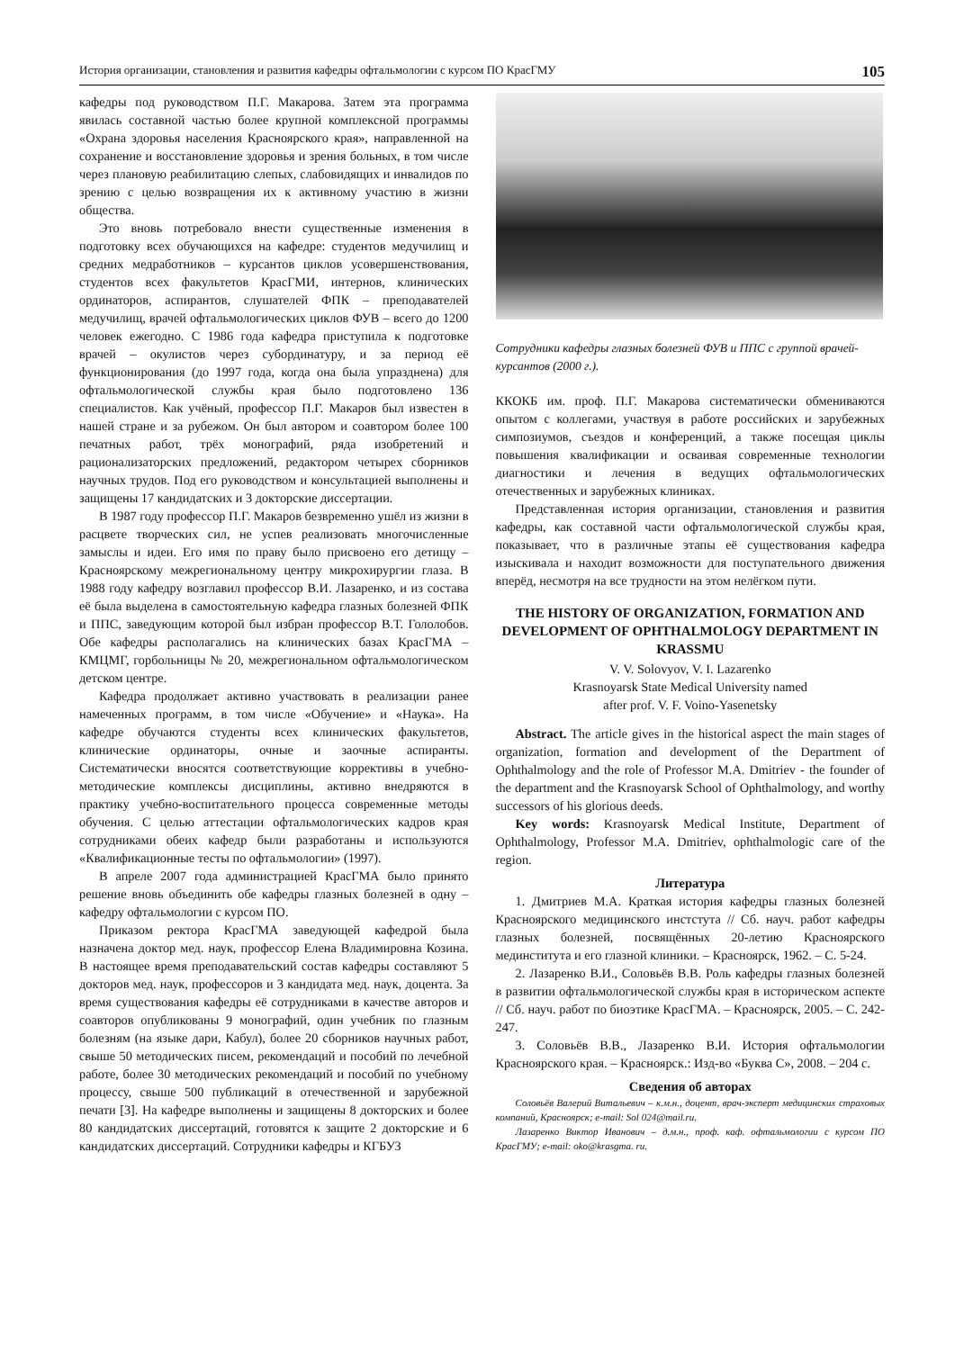История организации, становления и развития кафедры офтальмологии с курсом ПО КрасГМУ 105
кафедры под руководством П.Г. Макарова. Затем эта программа явилась составной частью более крупной комплексной программы «Охрана здоровья населения Красноярского края», направленной на сохранение и восстановление здоровья и зрения больных, в том числе через плановую реабилитацию слепых, слабовидящих и инвалидов по зрению с целью возвращения их к активному участию в жизни общества.
Это вновь потребовало внести существенные изменения в подготовку всех обучающихся на кафедре: студентов медучилищ и средних медработников – курсантов циклов усовершенствования, студентов всех факультетов КрасГМИ, интернов, клинических ординаторов, аспирантов, слушателей ФПК – преподавателей медучилищ, врачей офтальмологических циклов ФУВ – всего до 1200 человек ежегодно. С 1986 года кафедра приступила к подготовке врачей – окулистов через субординатуру, и за период её функционирования (до 1997 года, когда она была упразднена) для офтальмологической службы края было подготовлено 136 специалистов. Как учёный, профессор П.Г. Макаров был известен в нашей стране и за рубежом. Он был автором и соавтором более 100 печатных работ, трёх монографий, ряда изобретений и рационализаторских предложений, редактором четырех сборников научных трудов. Под его руководством и консультацией выполнены и защищены 17 кандидатских и 3 докторские диссертации.
В 1987 году профессор П.Г. Макаров безвременно ушёл из жизни в расцвете творческих сил, не успев реализовать многочисленные замыслы и идеи. Его имя по праву было присвоено его детищу – Красноярскому межрегиональному центру микрохирургии глаза. В 1988 году кафедру возглавил профессор В.И. Лазаренко, и из состава её была выделена в самостоятельную кафедра глазных болезней ФПК и ППС, заведующим которой был избран профессор В.Т. Гололобов. Обе кафедры располагались на клинических базах КрасГМА – КМЦМГ, горбольницы № 20, межрегиональном офтальмологическом детском центре.
Кафедра продолжает активно участвовать в реализации ранее намеченных программ, в том числе «Обучение» и «Наука». На кафедре обучаются студенты всех клинических факультетов, клинические ординаторы, очные и заочные аспиранты. Систематически вносятся соответствующие коррективы в учебно-методические комплексы дисциплины, активно внедряются в практику учебно-воспитательного процесса современные методы обучения. С целью аттестации офтальмологических кадров края сотрудниками обеих кафедр были разработаны и используются «Квалификационные тесты по офтальмологии» (1997).
В апреле 2007 года администрацией КрасГМА было принято решение вновь объединить обе кафедры глазных болезней в одну – кафедру офтальмологии с курсом ПО.
Приказом ректора КрасГМА заведующей кафедрой была назначена доктор мед. наук, профессор Елена Владимировна Козина. В настоящее время преподавательский состав кафедры составляют 5 докторов мед. наук, профессоров и 3 кандидата мед. наук, доцента. За время существования кафедры её сотрудниками в качестве авторов и соавторов опубликованы 9 монографий, один учебник по глазным болезням (на языке дари, Кабул), более 20 сборников научных работ, свыше 50 методических писем, рекомендаций и пособий по лечебной работе, более 30 методических рекомендаций и пособий по учебному процессу, свыше 500 публикаций в отечественной и зарубежной печати [3]. На кафедре выполнены и защищены 8 докторских и более 80 кандидатских диссертаций, готовятся к защите 2 докторские и 6 кандидатских диссертаций. Сотрудники кафедры и КГБУЗ
Сотрудники кафедры глазных болезней ФУВ и ППС с группой врачей-курсантов (2000 г.).
ККОКБ им. проф. П.Г. Макарова систематически обмениваются опытом с коллегами, участвуя в работе российских и зарубежных симпозиумов, съездов и конференций, а также посещая циклы повышения квалификации и осваивая современные технологии диагностики и лечения в ведущих офтальмологических отечественных и зарубежных клиниках.
Представленная история организации, становления и развития кафедры, как составной части офтальмологической службы края, показывает, что в различные этапы её существования кафедра изыскивала и находит возможности для поступательного движения вперёд, несмотря на все трудности на этом нелёгком пути.
THE HISTORY OF ORGANIZATION, FORMATION AND DEVELOPMENT OF OPHTHALMOLOGY DEPARTMENT IN KRASSMU
V. V. Solovyov, V. I. Lazarenko
Krasnoyarsk State Medical University named
after prof. V. F. Voino-Yasenetsky
Abstract. The article gives in the historical aspect the main stages of organization, formation and development of the Department of Ophthalmology and the role of Professor M.A. Dmitriev - the founder of the department and the Krasnoyarsk School of Ophthalmology, and worthy successors of his glorious deeds.
Key words: Krasnoyarsk Medical Institute, Department of Ophthalmology, Professor M.A. Dmitriev, ophthalmologic care of the region.
Литература
1. Дмитриев М.А. Краткая история кафедры глазных болезней Красноярского медицинского инстстута // Сб. науч. работ кафедры глазных болезней, посвящённых 20-летию Красноярского мединститута и его глазной клиники. – Красноярск, 1962. – С. 5-24.
2. Лазаренко В.И., Соловьёв В.В. Роль кафедры глазных болезней в развитии офтальмологической службы края в историческом аспекте // Сб. науч. работ по биоэтике КрасГМА. – Красноярск, 2005. – С. 242- 247.
3. Соловьёв В.В., Лазаренко В.И. История офтальмологии Красноярского края. – Красноярск.: Изд-во «Буква С», 2008. – 204 с.
Сведения об авторах
Соловьёв Валерий Витальевич – к.м.н., доцент, врач-эксперт медицинских страховых компаний, Красноярск; e-mail: Sol 024@mail.ru.
Лазаренко Виктор Иванович – д.м.н., проф. каф. офтальмологии с курсом ПО КрасГМУ; e-mail: oko@krasgma. ru.